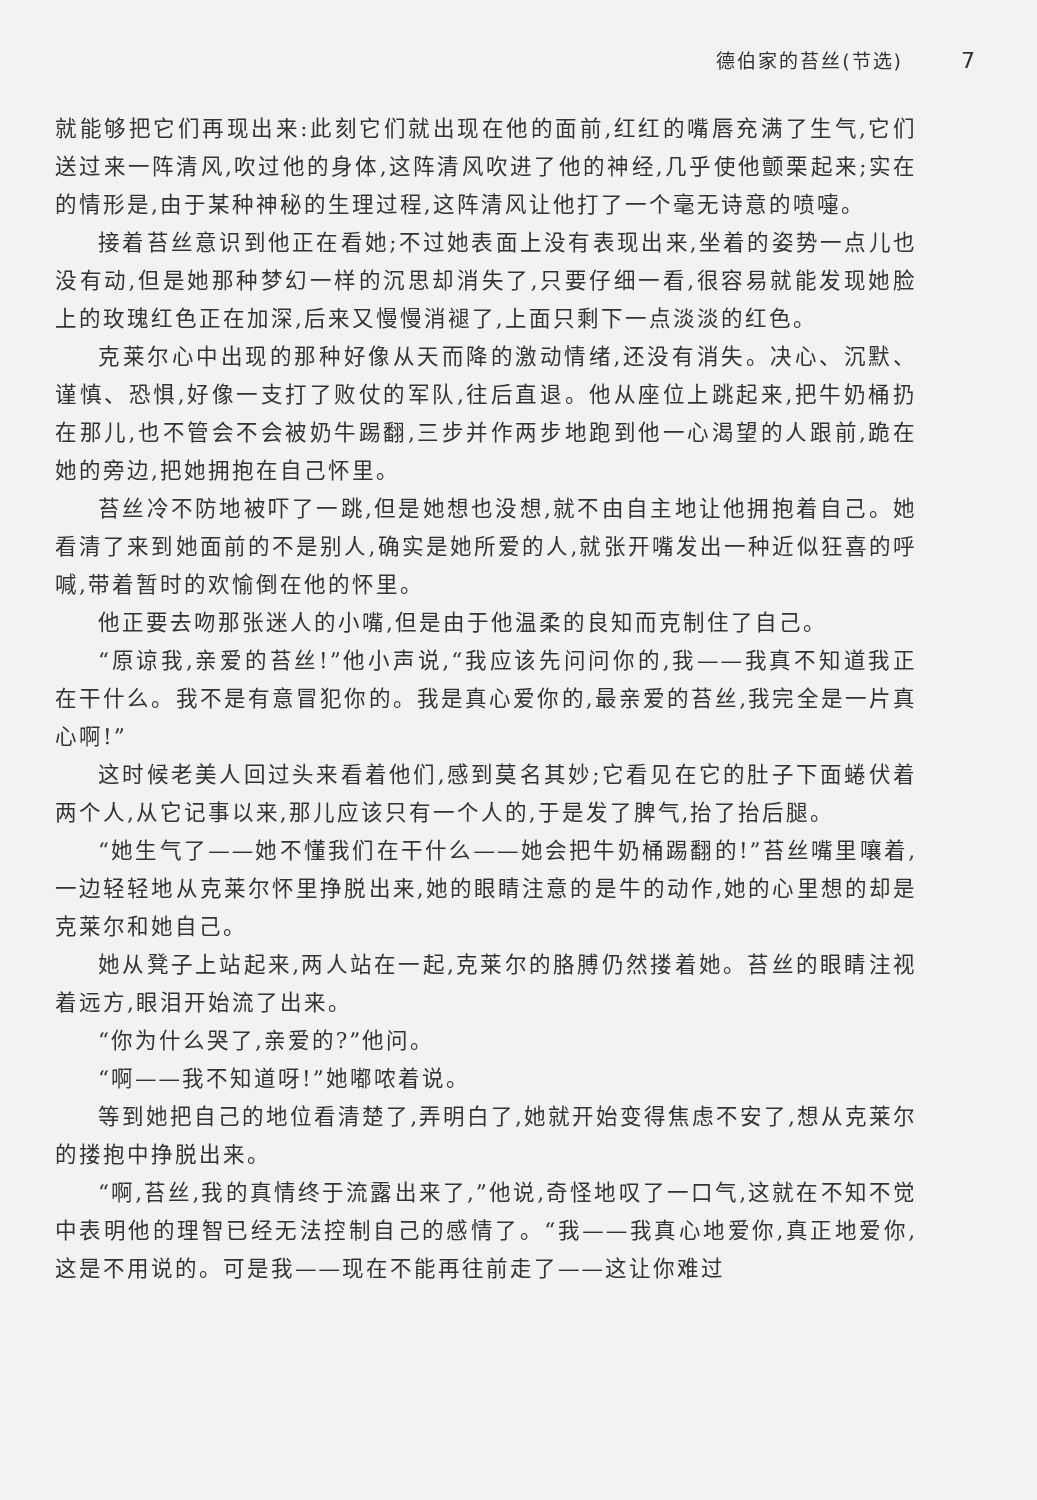德伯家的苔丝(节选) 7
就能够把它们再现出来:此刻它们就出现在他的面前,红红的嘴唇充满了生气,它们送过来一阵清风,吹过他的身体,这阵清风吹进了他的神经,几乎使他颤栗起来;实在的情形是,由于某种神秘的生理过程,这阵清风让他打了一个毫无诗意的喷嚏。
接着苔丝意识到他正在看她;不过她表面上没有表现出来,坐着的姿势一点儿也没有动,但是她那种梦幻一样的沉思却消失了,只要仔细一看,很容易就能发现她脸上的玫瑰红色正在加深,后来又慢慢消褪了,上面只剩下一点淡淡的红色。
克莱尔心中出现的那种好像从天而降的激动情绪,还没有消失。决心、沉默、谨慎、恐惧,好像一支打了败仗的军队,往后直退。他从座位上跳起来,把牛奶桶扔在那儿,也不管会不会被奶牛踢翻,三步并作两步地跑到他一心渴望的人跟前,跪在她的旁边,把她拥抱在自己怀里。
苔丝冷不防地被吓了一跳,但是她想也没想,就不由自主地让他拥抱着自己。她看清了来到她面前的不是别人,确实是她所爱的人,就张开嘴发出一种近似狂喜的呼喊,带着暂时的欢愉倒在他的怀里。
他正要去吻那张迷人的小嘴,但是由于他温柔的良知而克制住了自己。
“原谅我,亲爱的苔丝!”他小声说,“我应该先问问你的,我——我真不知道我正在干什么。我不是有意冒犯你的。我是真心爱你的,最亲爱的苔丝,我完全是一片真心啊!”
这时候老美人回过头来看着他们,感到莫名其妙;它看见在它的肚子下面蜷伏着两个人,从它记事以来,那儿应该只有一个人的,于是发了脾气,抬了抬后腿。
“她生气了——她不懂我们在干什么——她会把牛奶桶踢翻的!”苔丝嘴里嚷着,一边轻轻地从克莱尔怀里挣脱出来,她的眼睛注意的是牛的动作,她的心里想的却是克莱尔和她自己。
她从凳子上站起来,两人站在一起,克莱尔的胳膊仍然搂着她。苔丝的眼睛注视着远方,眼泪开始流了出来。
“你为什么哭了,亲爱的?”他问。
“啊——我不知道呀!”她嘟哝着说。
等到她把自己的地位看清楚了,弄明白了,她就开始变得焦虑不安了,想从克莱尔的搂抱中挣脱出来。
“啊,苔丝,我的真情终于流露出来了,”他说,奇怪地叹了一口气,这就在不知不觉中表明他的理智已经无法控制自己的感情了。“我——我真心地爱你,真正地爱你,这是不用说的。可是我——现在不能再往前走了——这让你难过